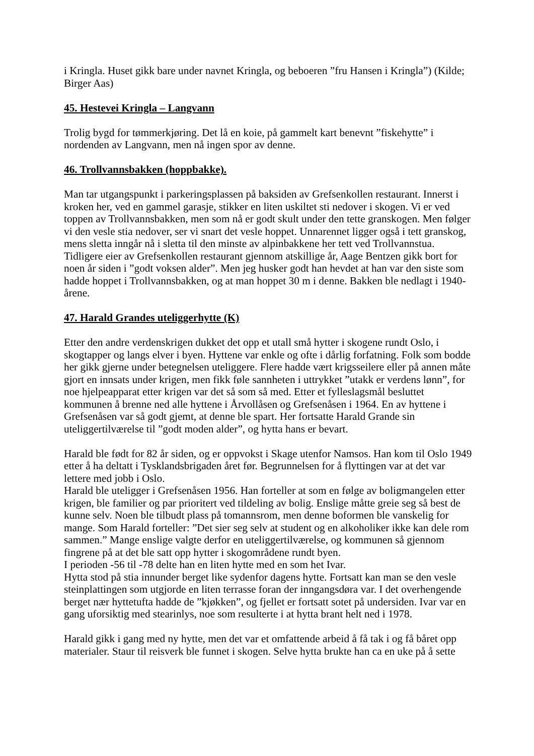i Kringla. Huset gikk bare under navnet Kringla, og beboeren ”fru Hansen i Kringla”) (Kilde; Birger Aas)
45. Hestevei Kringla – Langvann
Trolig bygd for tømmerkjøring. Det lå en koie, på gammelt kart benevnt ”fiskehytte” i nordenden av Langvann, men nå ingen spor av denne.
46. Trollvannsbakken (hoppbakke).
Man tar utgangspunkt i parkeringsplassen på baksiden av Grefsenkollen restaurant. Innerst i kroken her, ved en gammel garasje, stikker en liten uskiltet sti nedover i skogen. Vi er ved toppen av Trollvannsbakken, men som nå er godt skult under den tette granskogen. Men følger vi den vesle stia nedover, ser vi snart det vesle hoppet. Unnarennet ligger også i tett granskog, mens sletta inngår nå i sletta til den minste av alpinbakkene her tett ved Trollvannstua.
Tidligere eier av Grefsenkollen restaurant gjennom atskillige år, Aage Bentzen gikk bort for noen år siden i ”godt voksen alder”. Men jeg husker godt han hevdet at han var den siste som hadde hoppet i Trollvannsbakken, og at man hoppet 30 m i denne. Bakken ble nedlagt i 1940-årene.
47. Harald Grandes uteliggerhytte (K)
Etter den andre verdenskrigen dukket det opp et utall små hytter i skogene rundt Oslo, i skogtapper og langs elver i byen. Hyttene var enkle og ofte i dårlig forfatning. Folk som bodde her gikk gjerne under betegnelsen uteliggere. Flere hadde vært krigsseilere eller på annen måte gjort en innsats under krigen, men fikk føle sannheten i uttrykket ”utakk er verdens lønn”, for noe hjelpeapparat etter krigen var det så som så med. Etter et fylleslagsmål besluttet kommunen å brenne ned alle hyttene i Årvollåsen og Grefsenåsen i 1964. En av hyttene i Grefsenåsen var så godt gjemt, at denne ble spart. Her fortsatte Harald Grande sin uteliggertilværelse til ”godt moden alder”, og hytta hans er bevart.
Harald ble født for 82 år siden, og er oppvokst i Skage utenfor Namsos. Han kom til Oslo 1949 etter å ha deltatt i Tysklandsbrigaden året før. Begrunnelsen for å flyttingen var at det var lettere med jobb i Oslo.
Harald ble uteligger i Grefsenåsen 1956. Han forteller at som en følge av boligmangelen etter krigen, ble familier og par prioritert ved tildeling av bolig. Enslige måtte greie seg så best de kunne selv. Noen ble tilbudt plass på tomannsrom, men denne boformen ble vanskelig for mange. Som Harald forteller: ”Det sier seg selv at student og en alkoholiker ikke kan dele rom sammen.” Mange enslige valgte derfor en uteliggertilværelse, og kommunen så gjennom fingrene på at det ble satt opp hytter i skogområdene rundt byen.
I perioden -56 til -78 delte han en liten hytte med en som het Ivar.
Hytta stod på stia innunder berget like sydenfor dagens hytte. Fortsatt kan man se den vesle steinplattingen som utgjorde en liten terrasse foran der inngangsdøra var. I det overhengende berget nær hyttetufta hadde de ”kjøkken”, og fjellet er fortsatt sotet på undersiden. Ivar var en gang uforsiktig med stearinlys, noe som resulterte i at hytta brant helt ned i 1978.
Harald gikk i gang med ny hytte, men det var et omfattende arbeid å få tak i og få båret opp materialer. Staur til reisverk ble funnet i skogen. Selve hytta brukte han ca en uke på å sette